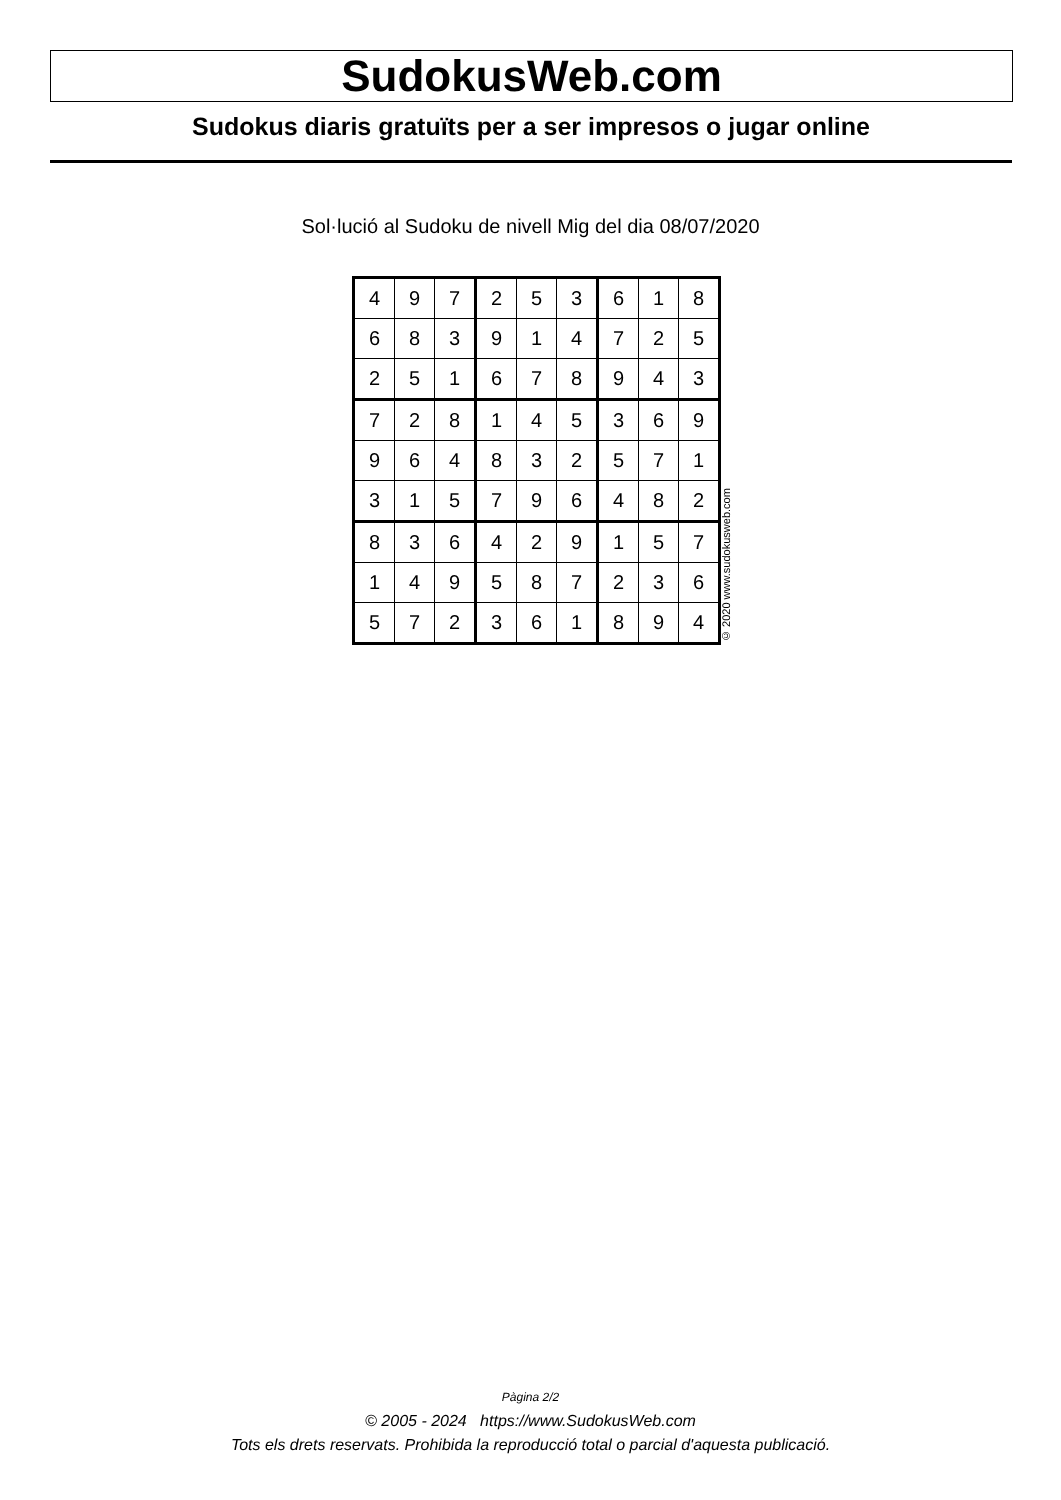SudokusWeb.com
Sudokus diaris gratuïts per a ser impresos o jugar online
Sol·lució al Sudoku de nivell Mig del dia 08/07/2020
| 4 | 9 | 7 | 2 | 5 | 3 | 6 | 1 | 8 |
| 6 | 8 | 3 | 9 | 1 | 4 | 7 | 2 | 5 |
| 2 | 5 | 1 | 6 | 7 | 8 | 9 | 4 | 3 |
| 7 | 2 | 8 | 1 | 4 | 5 | 3 | 6 | 9 |
| 9 | 6 | 4 | 8 | 3 | 2 | 5 | 7 | 1 |
| 3 | 1 | 5 | 7 | 9 | 6 | 4 | 8 | 2 |
| 8 | 3 | 6 | 4 | 2 | 9 | 1 | 5 | 7 |
| 1 | 4 | 9 | 5 | 8 | 7 | 2 | 3 | 6 |
| 5 | 7 | 2 | 3 | 6 | 1 | 8 | 9 | 4 |
© 2020 www.sudokusweb.com
Pàgina 2/2
© 2005 - 2024 https://www.SudokusWeb.com
Tots els drets reservats. Prohibida la reproducció total o parcial d'aquesta publicació.